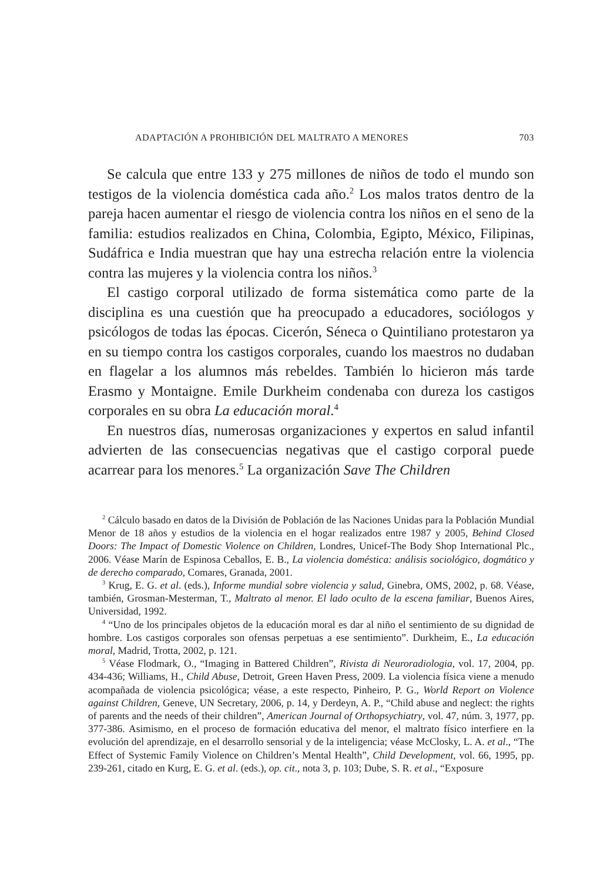ADAPTACIÓN A PROHIBICIÓN DEL MALTRATO A MENORES 703
Se calcula que entre 133 y 275 millones de niños de todo el mundo son testigos de la violencia doméstica cada año.<sup>2</sup> Los malos tratos dentro de la pareja hacen aumentar el riesgo de violencia contra los niños en el seno de la familia: estudios realizados en China, Colombia, Egipto, México, Filipinas, Sudáfrica e India muestran que hay una estrecha relación entre la violencia contra las mujeres y la violencia contra los niños.<sup>3</sup>
El castigo corporal utilizado de forma sistemática como parte de la disciplina es una cuestión que ha preocupado a educadores, sociólogos y psicólogos de todas las épocas. Cicerón, Séneca o Quintiliano protestaron ya en su tiempo contra los castigos corporales, cuando los maestros no dudaban en flagelar a los alumnos más rebeldes. También lo hicieron más tarde Erasmo y Montaigne. Emile Durkheim condenaba con dureza los castigos corporales en su obra La educación moral.<sup>4</sup>
En nuestros días, numerosas organizaciones y expertos en salud infantil advierten de las consecuencias negativas que el castigo corporal puede acarrear para los menores.<sup>5</sup> La organización Save The Children
<sup>2</sup> Cálculo basado en datos de la División de Población de las Naciones Unidas para la Población Mundial Menor de 18 años y estudios de la violencia en el hogar realizados entre 1987 y 2005, Behind Closed Doors: The Impact of Domestic Violence on Children, Londres, Unicef-The Body Shop International Plc., 2006. Véase Marín de Espinosa Ceballos, E. B., La violencia doméstica: análisis sociológico, dogmático y de derecho comparado, Comares, Granada, 2001.
<sup>3</sup> Krug, E. G. et al. (eds.), Informe mundial sobre violencia y salud, Ginebra, OMS, 2002, p. 68. Véase, también, Grosman-Mesterman, T., Maltrato al menor. El lado oculto de la escena familiar, Buenos Aires, Universidad, 1992.
<sup>4</sup> “Uno de los principales objetos de la educación moral es dar al niño el sentimiento de su dignidad de hombre. Los castigos corporales son ofensas perpetuas a ese sentimiento”. Durkheim, E., La educación moral, Madrid, Trotta, 2002, p. 121.
<sup>5</sup> Véase Flodmark, O., “Imaging in Battered Children”, Rivista di Neuroradiologia, vol. 17, 2004, pp. 434-436; Williams, H., Child Abuse, Detroit, Green Haven Press, 2009. La violencia física viene a menudo acompañada de violencia psicológica; véase, a este respecto, Pinheiro, P. G., World Report on Violence against Children, Geneve, UN Secretary, 2006, p. 14, y Derdeyn, A. P., “Child abuse and neglect: the rights of parents and the needs of their children”, American Journal of Orthopsychiatry, vol. 47, núm. 3, 1977, pp. 377-386. Asimismo, en el proceso de formación educativa del menor, el maltrato físico interfiere en la evolución del aprendizaje, en el desarrollo sensorial y de la inteligencia; véase McClosky, L. A. et al., “The Effect of Systemic Family Violence on Children’s Mental Health”, Child Development, vol. 66, 1995, pp. 239-261, citado en Kurg, E. G. et al. (eds.), op. cit., nota 3, p. 103; Dube, S. R. et al., “Exposure